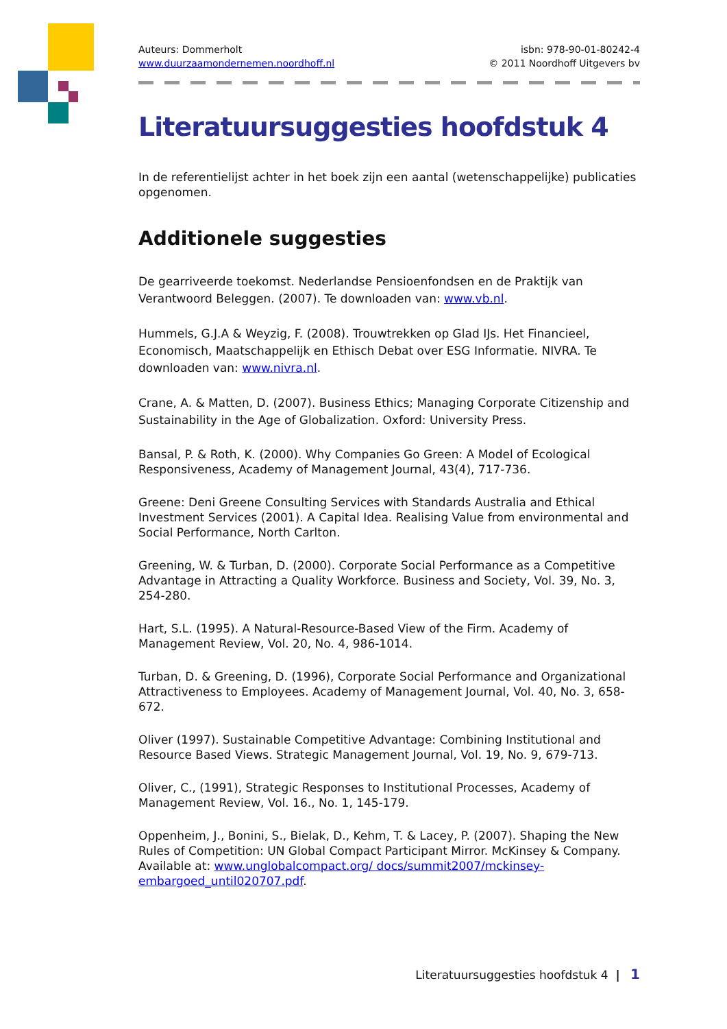Auteurs: Dommerholt
www.duurzaamondernemen.noordhoff.nl
isbn: 978-90-01-80242-4
© 2011 Noordhoff Uitgevers bv
Literatuursuggesties hoofdstuk 4
In de referentielijst achter in het boek zijn een aantal (wetenschappelijke) publicaties opgenomen.
Additionele suggesties
De gearriveerde toekomst. Nederlandse Pensioenfondsen en de Praktijk van Verantwoord Beleggen. (2007). Te downloaden van: www.vb.nl.
Hummels, G.J.A & Weyzig, F. (2008). Trouwtrekken op Glad IJs. Het Financieel, Economisch, Maatschappelijk en Ethisch Debat over ESG Informatie. NIVRA. Te downloaden van: www.nivra.nl.
Crane, A. & Matten, D. (2007). Business Ethics; Managing Corporate Citizenship and Sustainability in the Age of Globalization. Oxford: University Press.
Bansal, P. & Roth, K. (2000). Why Companies Go Green: A Model of Ecological Responsiveness, Academy of Management Journal, 43(4), 717-736.
Greene: Deni Greene Consulting Services with Standards Australia and Ethical Investment Services (2001). A Capital Idea. Realising Value from environmental and Social Performance, North Carlton.
Greening, W. & Turban, D. (2000). Corporate Social Performance as a Competitive Advantage in Attracting a Quality Workforce. Business and Society, Vol. 39, No. 3, 254-280.
Hart, S.L. (1995). A Natural-Resource-Based View of the Firm. Academy of Management Review, Vol. 20, No. 4, 986-1014.
Turban, D. & Greening, D. (1996), Corporate Social Performance and Organizational Attractiveness to Employees. Academy of Management Journal, Vol. 40, No. 3, 658-672.
Oliver (1997). Sustainable Competitive Advantage: Combining Institutional and Resource Based Views. Strategic Management Journal, Vol. 19, No. 9, 679-713.
Oliver, C., (1991), Strategic Responses to Institutional Processes, Academy of Management Review, Vol. 16., No. 1, 145-179.
Oppenheim, J., Bonini, S., Bielak, D., Kehm, T. & Lacey, P. (2007). Shaping the New Rules of Competition: UN Global Compact Participant Mirror. McKinsey & Company. Available at: www.unglobalcompact.org/ docs/summit2007/mckinsey-embargoed_until020707.pdf.
Literatuursuggesties hoofdstuk 4 | 1